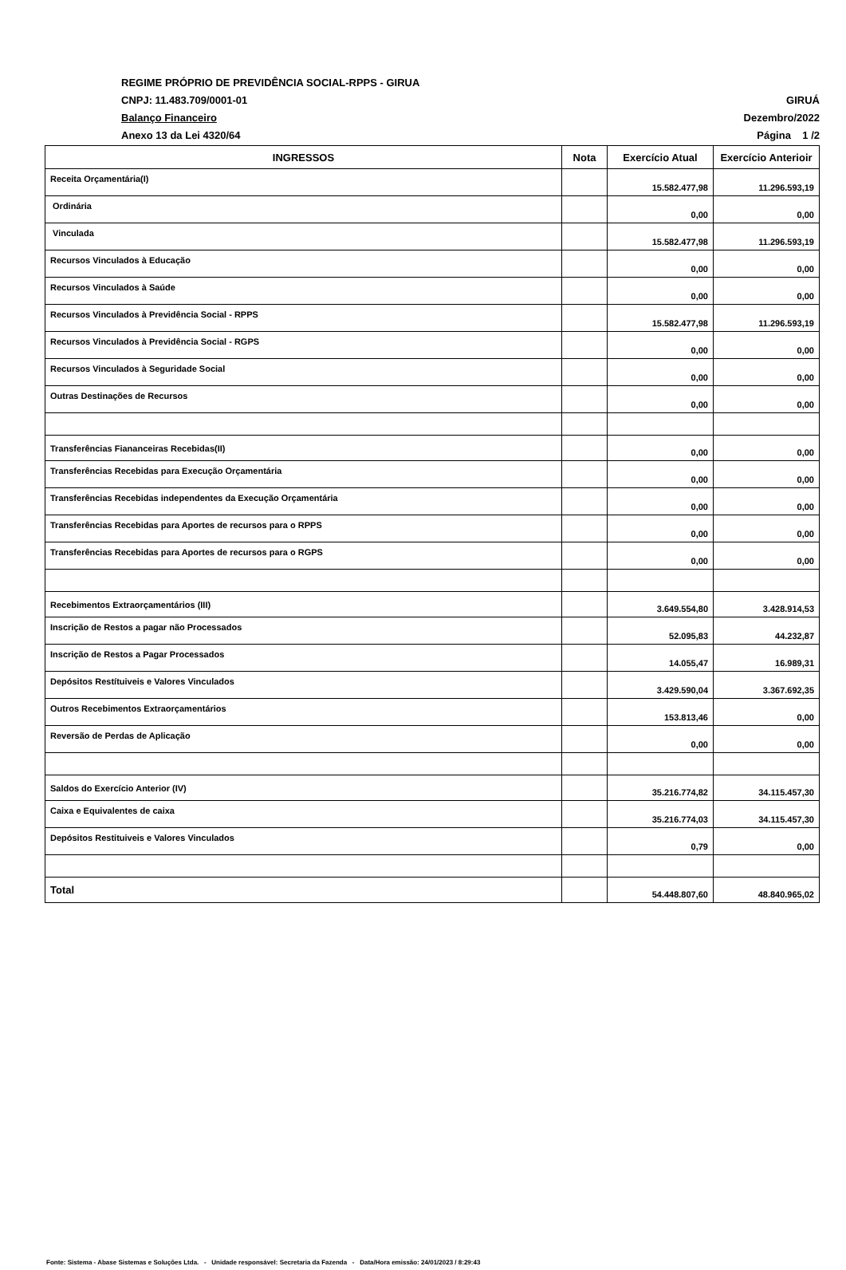REGIME PRÓPRIO DE PREVIDÊNCIA SOCIAL-RPPS - GIRUA
CNPJ: 11.483.709/0001-01 GIRUÁ
Balanço Financeiro Dezembro/2022
Anexo 13 da Lei 4320/64 Página 1 /2
| INGRESSOS | Nota | Exercício Atual | Exercício Anterioir |
| --- | --- | --- | --- |
| Receita Orçamentária(I) | | 15.582.477,98 | 11.296.593,19 |
| Ordinária | | 0,00 | 0,00 |
| Vinculada | | 15.582.477,98 | 11.296.593,19 |
| Recursos Vinculados à Educação | | 0,00 | 0,00 |
| Recursos Vinculados à Saúde | | 0,00 | 0,00 |
| Recursos Vinculados à Previdência Social - RPPS | | 15.582.477,98 | 11.296.593,19 |
| Recursos Vinculados à Previdência Social - RGPS | | 0,00 | 0,00 |
| Recursos Vinculados à Seguridade Social | | 0,00 | 0,00 |
| Outras Destinações de Recursos | | 0,00 | 0,00 |
| Transferências Fiananceiras Recebidas(II) | | 0,00 | 0,00 |
| Transferências Recebidas para Execução Orçamentária | | 0,00 | 0,00 |
| Transferências Recebidas independentes da Execução Orçamentária | | 0,00 | 0,00 |
| Transferências Recebidas para Aportes de recursos para o RPPS | | 0,00 | 0,00 |
| Transferências Recebidas para Aportes de recursos para o RGPS | | 0,00 | 0,00 |
| Recebimentos Extraorçamentários (III) | | 3.649.554,80 | 3.428.914,53 |
| Inscrição de Restos a pagar não Processados | | 52.095,83 | 44.232,87 |
| Inscrição de Restos a Pagar Processados | | 14.055,47 | 16.989,31 |
| Depósitos Restítuiveis e Valores Vinculados | | 3.429.590,04 | 3.367.692,35 |
| Outros Recebimentos Extraorçamentários | | 153.813,46 | 0,00 |
| Reversão de Perdas de Aplicação | | 0,00 | 0,00 |
| Saldos do Exercício Anterior (IV) | | 35.216.774,82 | 34.115.457,30 |
| Caixa e Equivalentes de caixa | | 35.216.774,03 | 34.115.457,30 |
| Depósitos Restituiveis e Valores Vinculados | | 0,79 | 0,00 |
| Total | | 54.448.807,60 | 48.840.965,02 |
Fonte: Sistema - Abase Sistemas e Soluções Ltda. - Unidade responsável: Secretaria da Fazenda - Data/Hora emissão: 24/01/2023 / 8:29:43